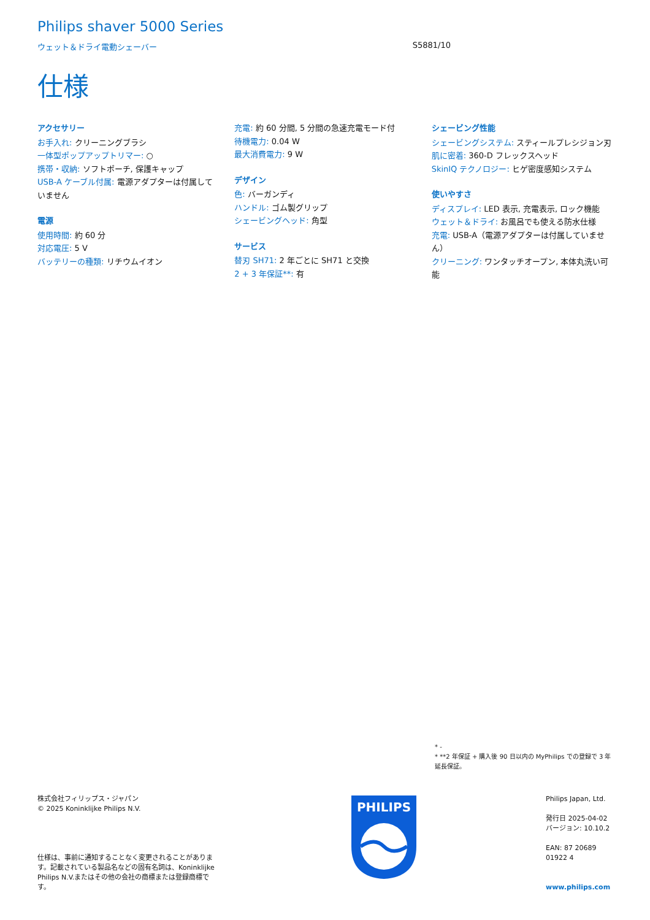Philips shaver 5000 Series
ウェット＆ドライ電動シェーバー S5881/10
仕様
アクセサリー
お手入れ: クリーニングブラシ
一体型ポップアップトリマー: ○
携帯・収納: ソフトポーチ, 保護キャップ
USB-A ケーブル付属: 電源アダプターは付属していません
電源
使用時間: 約 60 分
対応電圧: 5 V
バッテリーの種類: リチウムイオン
充電: 約 60 分間, 5 分間の急速充電モード付
待機電力: 0.04 W
最大消費電力: 9 W
デザイン
色: バーガンディ
ハンドル: ゴム製グリップ
シェービングヘッド: 角型
サービス
替刃 SH71: 2 年ごとに SH71 と交換
2 + 3 年保証**: 有
シェービング性能
シェービングシステム: スティールプレシジョン刃
肌に密着: 360-D フレックスヘッド
SkinIQ テクノロジー: ヒゲ密度感知システム
使いやすさ
ディスプレイ: LED 表示, 充電表示, ロック機能
ウェット＆ドライ: お風呂でも使える防水仕様
充電: USB-A（電源アダプターは付属していません）
クリーニング: ワンタッチオープン, 本体丸洗い可能
* -
* **2 年保証 + 購入後 90 日以内の MyPhilips での登録で 3 年延長保証。
株式会社フィリップス・ジャパン
© 2025 Koninklijke Philips N.V.
仕様は、事前に通知することなく変更されることがあります。記載されている製品名などの固有名詞は、Koninklijke Philips N.V.またはその他の会社の商標または登録商標です。
PHILIPS
Philips Japan, Ltd.
発行日 2025-04-02
バージョン: 10.10.2
EAN: 87 20689 01922 4
www.philips.com